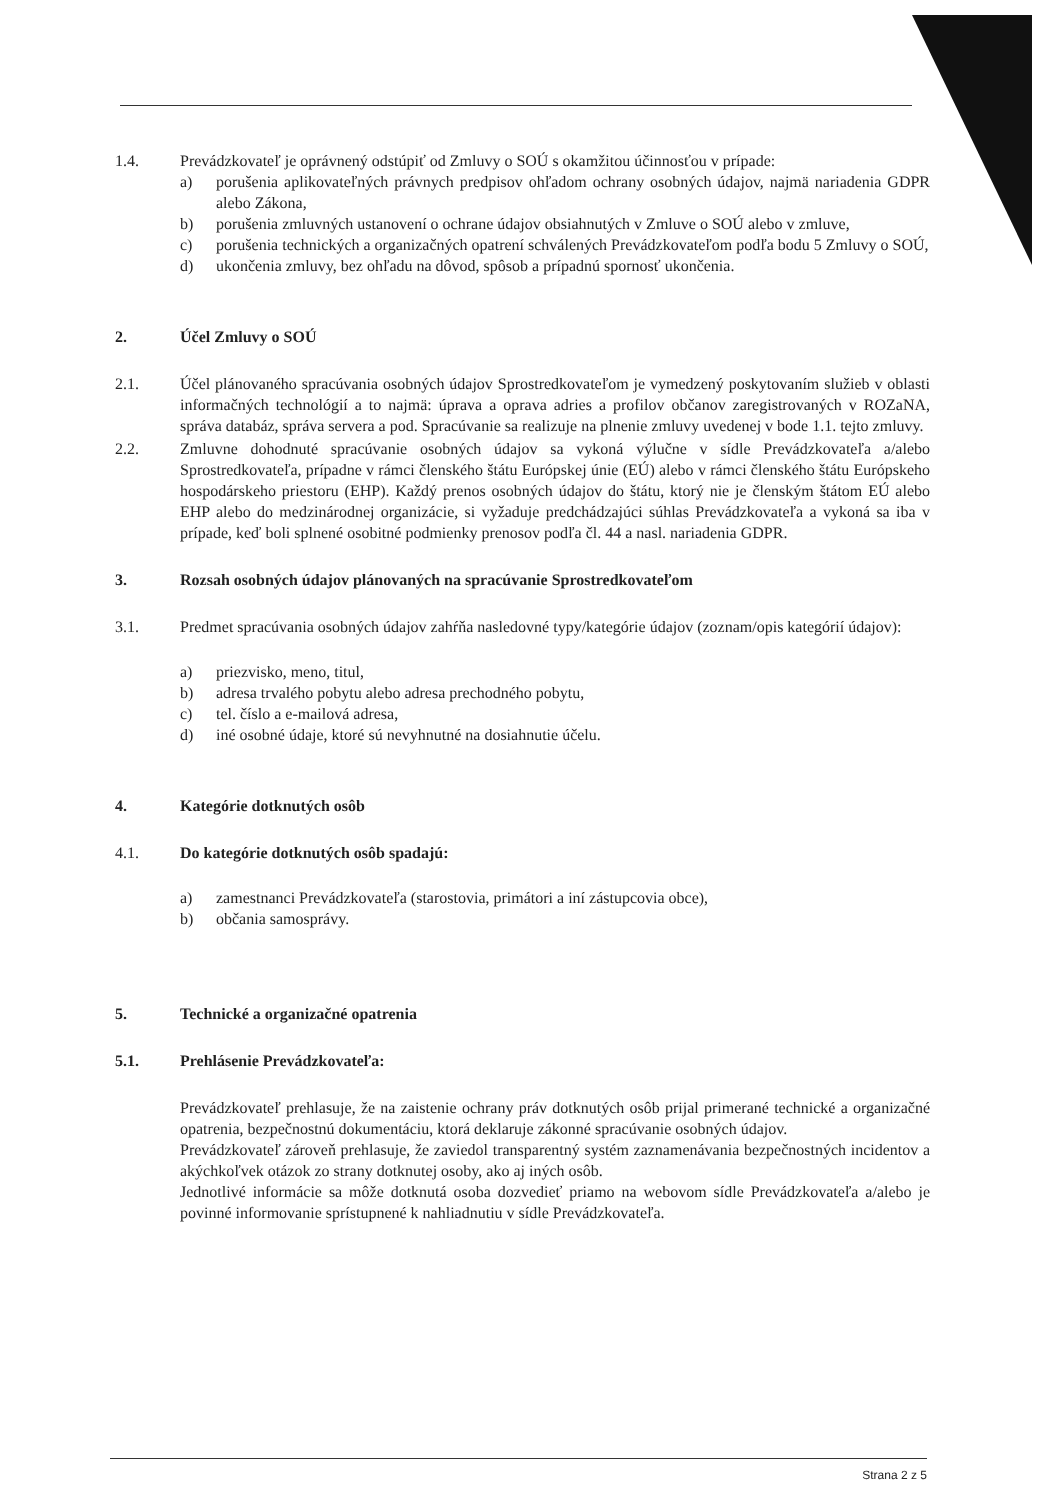1.4. Prevádzkovateľ je oprávnený odstúpiť od Zmluvy o SOÚ s okamžitou účinnosťou v prípade:
a) porušenia aplikovateľných právnych predpisov ohľadom ochrany osobných údajov, najmä nariadenia GDPR alebo Zákona,
b) porušenia zmluvných ustanovení o ochrane údajov obsiahnutých v Zmluve o SOÚ alebo v zmluve,
c) porušenia technických a organizačných opatrení schválených Prevádzkovateľom podľa bodu 5 Zmluvy o SOÚ,
d) ukončenia zmluvy, bez ohľadu na dôvod, spôsob a prípadnú spornosť ukončenia.
2. Účel Zmluvy o SOÚ
2.1. Účel plánovaného spracúvania osobných údajov Sprostredkovateľom je vymedzený poskytovaním služieb v oblasti informačných technológií a to najmä: úprava a oprava adries a profilov občanov zaregistrovaných v ROZaNA, správa databáz, správa servera a pod. Spracúvanie sa realizuje na plnenie zmluvy uvedenej v bode 1.1. tejto zmluvy.
2.2. Zmluvne dohodnuté spracúvanie osobných údajov sa vykoná výlučne v sídle Prevádzkovateľa a/alebo Sprostredkovateľa, prípadne v rámci členského štátu Európskej únie (EÚ) alebo v rámci členského štátu Európskeho hospodárskeho priestoru (EHP). Každý prenos osobných údajov do štátu, ktorý nie je členským štátom EÚ alebo EHP alebo do medzinárodnej organizácie, si vyžaduje predchádzajúci súhlas Prevádzkovateľa a vykoná sa iba v prípade, keď boli splnené osobitné podmienky prenosov podľa čl. 44 a nasl. nariadenia GDPR.
3. Rozsah osobných údajov plánovaných na spracúvanie Sprostredkovateľom
3.1. Predmet spracúvania osobných údajov zahŕňa nasledovné typy/kategórie údajov (zoznam/opis kategórií údajov):
a) priezvisko, meno, titul,
b) adresa trvalého pobytu alebo adresa prechodného pobytu,
c) tel. číslo a e-mailová adresa,
d) iné osobné údaje, ktoré sú nevyhnutné na dosiahnutie účelu.
4. Kategórie dotknutých osôb
4.1. Do kategórie dotknutých osôb spadajú:
a) zamestnanci Prevádzkovateľa (starostovia, primátori a iní zástupcovia obce),
b) občania samosprávy.
5. Technické a organizačné opatrenia
5.1. Prehlásenie Prevádzkovateľa:
Prevádzkovateľ prehlasuje, že na zaistenie ochrany práv dotknutých osôb prijal primerané technické a organizačné opatrenia, bezpečnostnú dokumentáciu, ktorá deklaruje zákonné spracúvanie osobných údajov.
Prevádzkovateľ zároveň prehlasuje, že zaviedol transparentný systém zaznamenávania bezpečnostných incidentov a akýchkoľvek otázok zo strany dotknutej osoby, ako aj iných osôb.
Jednotlivé informácie sa môže dotknutá osoba dozvedieť priamo na webovom sídle Prevádzkovateľa a/alebo je povinné informovanie sprístupnené k nahliadnutiu v sídle Prevádzkovateľa.
Strana 2 z 5